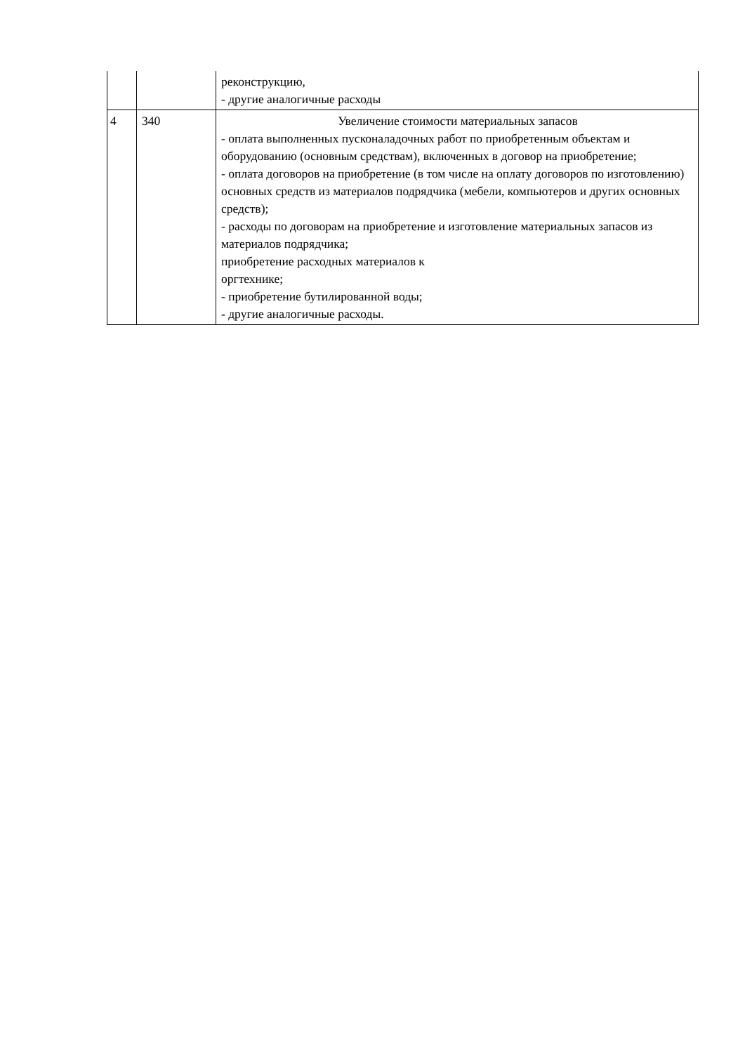| | | реконструкцию, - другие аналогичные расходы |
| 4 | 340 | Увеличение стоимости материальных запасов - оплата выполненных пусконаладочных работ по приобретенным объектам и оборудованию (основным средствам), включенных в договор на приобретение; - оплата договоров на приобретение (в том числе на оплату договоров по изготовлению) основных средств из материалов подрядчика (мебели, компьютеров и других основных средств); - расходы по договорам на приобретение и изготовление материальных запасов из материалов подрядчика; приобретение расходных материалов к оргтехнике; - приобретение бутилированной воды; - другие аналогичные расходы. |